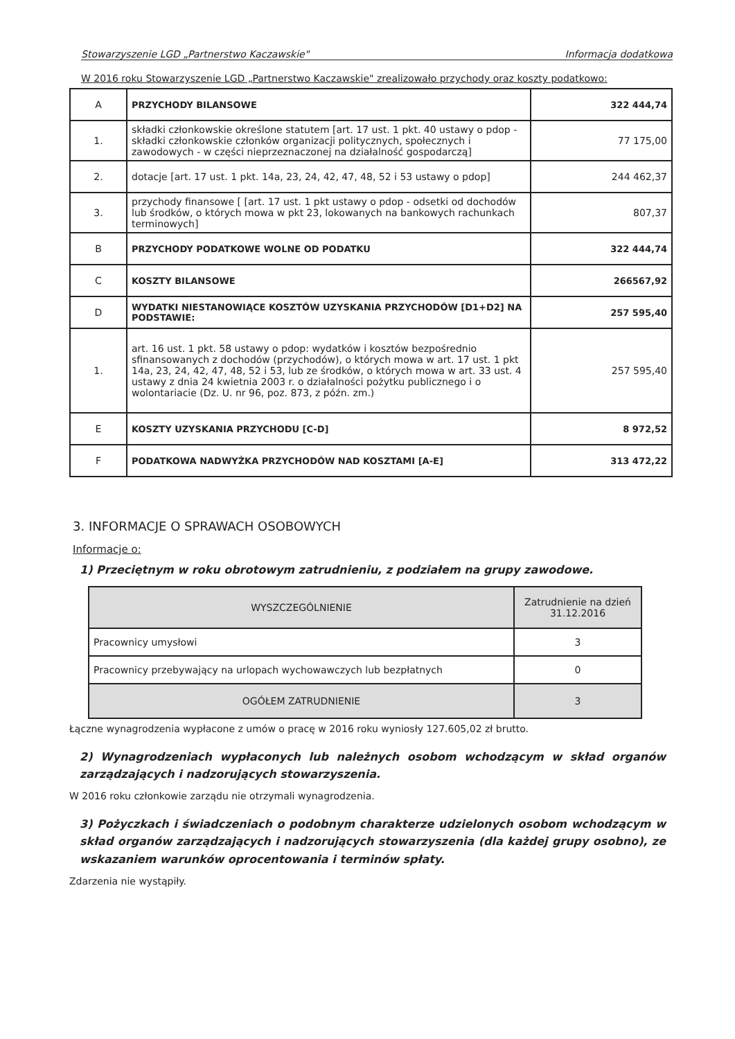Stowarzyszenie LGD „Partnerstwo Kaczawskie" Informacja dodatkowa
W 2016 roku Stowarzyszenie LGD „Partnerstwo Kaczawskie" zrealizowało przychody oraz koszty podatkowo:
| A | PRZYCHODY BILANSOWE | 322 444,74 |
| 1. | składki członkowskie określone statutem [art. 17 ust. 1 pkt. 40 ustawy o pdop - składki członkowskie członków organizacji politycznych, społecznych i zawodowych - w części nieprzeznaczonej na działalność gospodarczą] | 77 175,00 |
| 2. | dotacje [art. 17 ust. 1 pkt. 14a, 23, 24, 42, 47, 48, 52 i 53 ustawy o pdop] | 244 462,37 |
| 3. | przychody finansowe [ [art. 17 ust. 1 pkt ustawy o pdop - odsetki od dochodów lub środków, o których mowa w pkt 23, lokowanych na bankowych rachunkach terminowych] | 807,37 |
| B | PRZYCHODY PODATKOWE WOLNE OD PODATKU | 322 444,74 |
| C | KOSZTY BILANSOWE | 266567,92 |
| D | WYDATKI NIESTANOWIĄCE KOSZTÓW UZYSKANIA PRZYCHODÓW [D1+D2] NA PODSTAWIE: | 257 595,40 |
| 1. | art. 16 ust. 1 pkt. 58 ustawy o pdop: wydatków i kosztów bezpośrednio sfinansowanych z dochodów (przychodów), o których mowa w art. 17 ust. 1 pkt 14a, 23, 24, 42, 47, 48, 52 i 53, lub ze środków, o których mowa w art. 33 ust. 4 ustawy z dnia 24 kwietnia 2003 r. o działalności pożytku publicznego i o wolontariacie (Dz. U. nr 96, poz. 873, z późn. zm.) | 257 595,40 |
| E | KOSZTY UZYSKANIA PRZYCHODU [C-D] | 8 972,52 |
| F | PODATKOWA NADWYŻKA PRZYCHODÓW NAD KOSZTAMI [A-E] | 313 472,22 |
3. INFORMACJE O SPRAWACH OSOBOWYCH
Informacje o:
1) Przeciętnym w roku obrotowym zatrudnieniu, z podziałem na grupy zawodowe.
| WYSZCZEGÓLNIENIE | Zatrudnienie na dzień 31.12.2016 |
| Pracownicy umysłowi | 3 |
| Pracownicy przebywający na urlopach wychowawczych lub bezpłatnych | 0 |
| OGÓŁEM ZATRUDNIENIE | 3 |
Łączne wynagrodzenia wypłacone z umów o pracę w 2016 roku wyniosły 127.605,02 zł brutto.
2) Wynagrodzeniach wypłaconych lub należnych osobom wchodzącym w skład organów zarządzających i nadzorujących stowarzyszenia.
W 2016 roku członkowie zarządu nie otrzymali wynagrodzenia.
3) Pożyczkach i świadczeniach o podobnym charakterze udzielonych osobom wchodzącym w skład organów zarządzających i nadzorujących stowarzyszenia (dla każdej grupy osobno), ze wskazaniem warunków oprocentowania i terminów spłaty.
Zdarzenia nie wystąpiły.